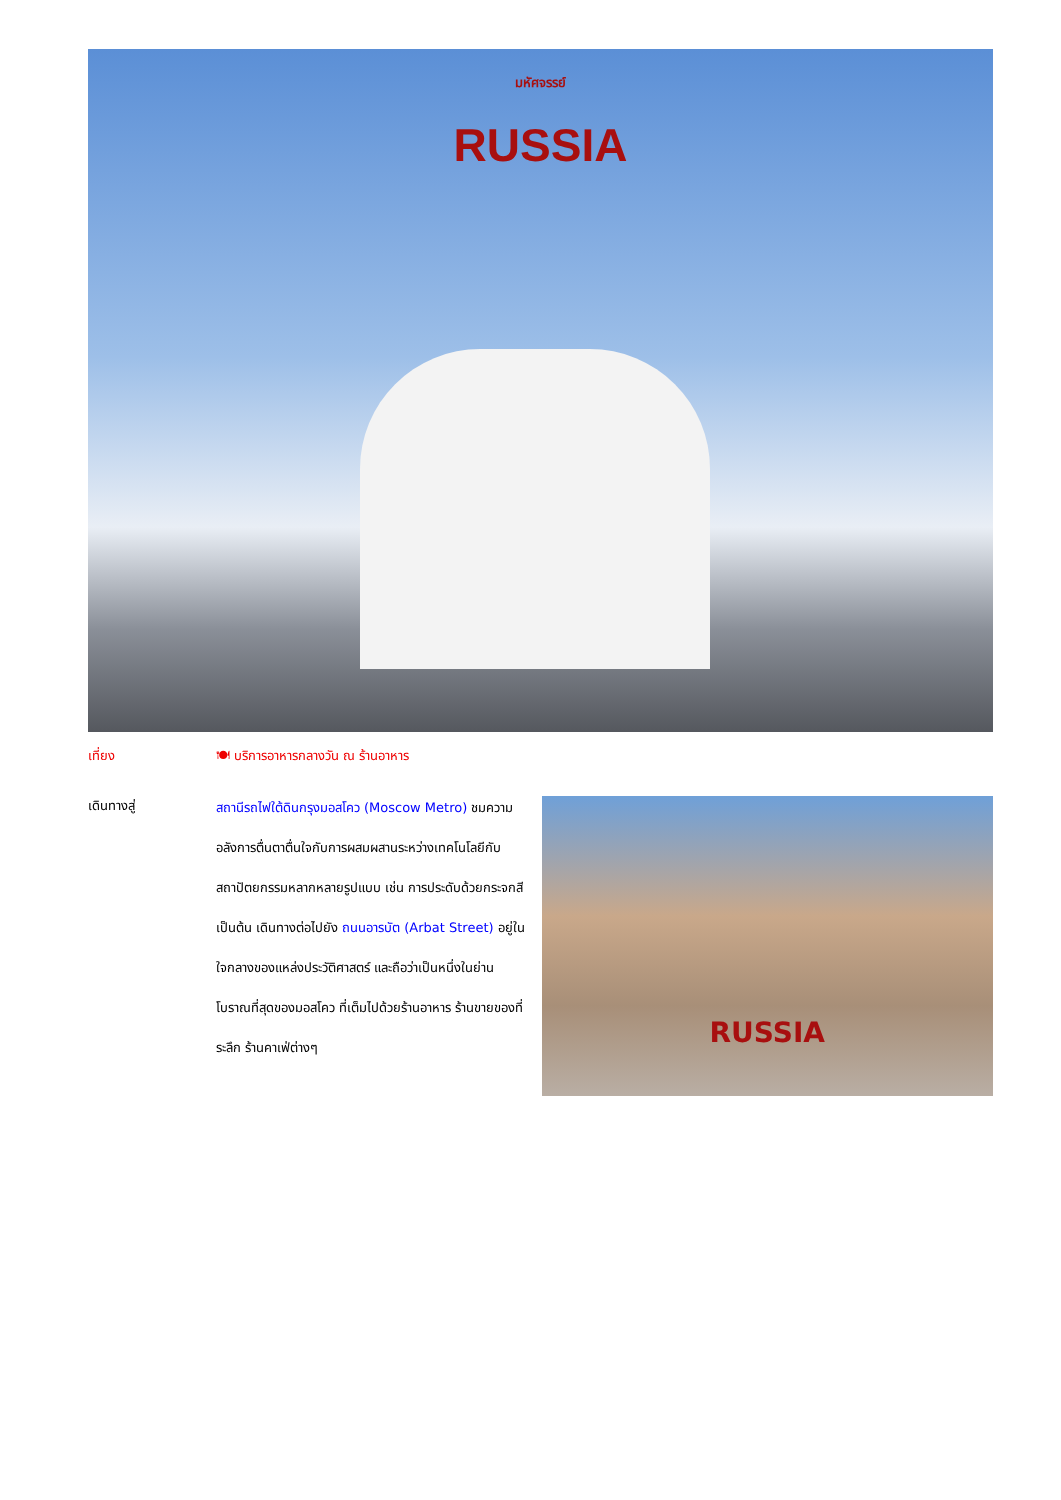มหัศจรรย์
RUSSIA
เที่ยง 🍽 บริการอาหารกลางวัน ณ ร้านอาหาร
เดินทางสู่
สถานีรถไฟใต้ดินกรุงมอสโคว (Moscow Metro) ชมความอลังการตื่นตาตื่นใจกับการผสมผสานระหว่างเทคโนโลยีกับสถาปัตยกรรมหลากหลายรูปแบบ เช่น การประดับด้วยกระจกสี เป็นต้น เดินทางต่อไปยัง ถนนอารบัต (Arbat Street) อยู่ในใจกลางของแหล่งประวัติศาสตร์ และถือว่าเป็นหนึ่งในย่านโบราณที่สุดของมอสโคว ที่เต็มไปด้วยร้านอาหาร ร้านขายของที่ระลึก ร้านคาเฟ่ต่างๆ
RUSSIA